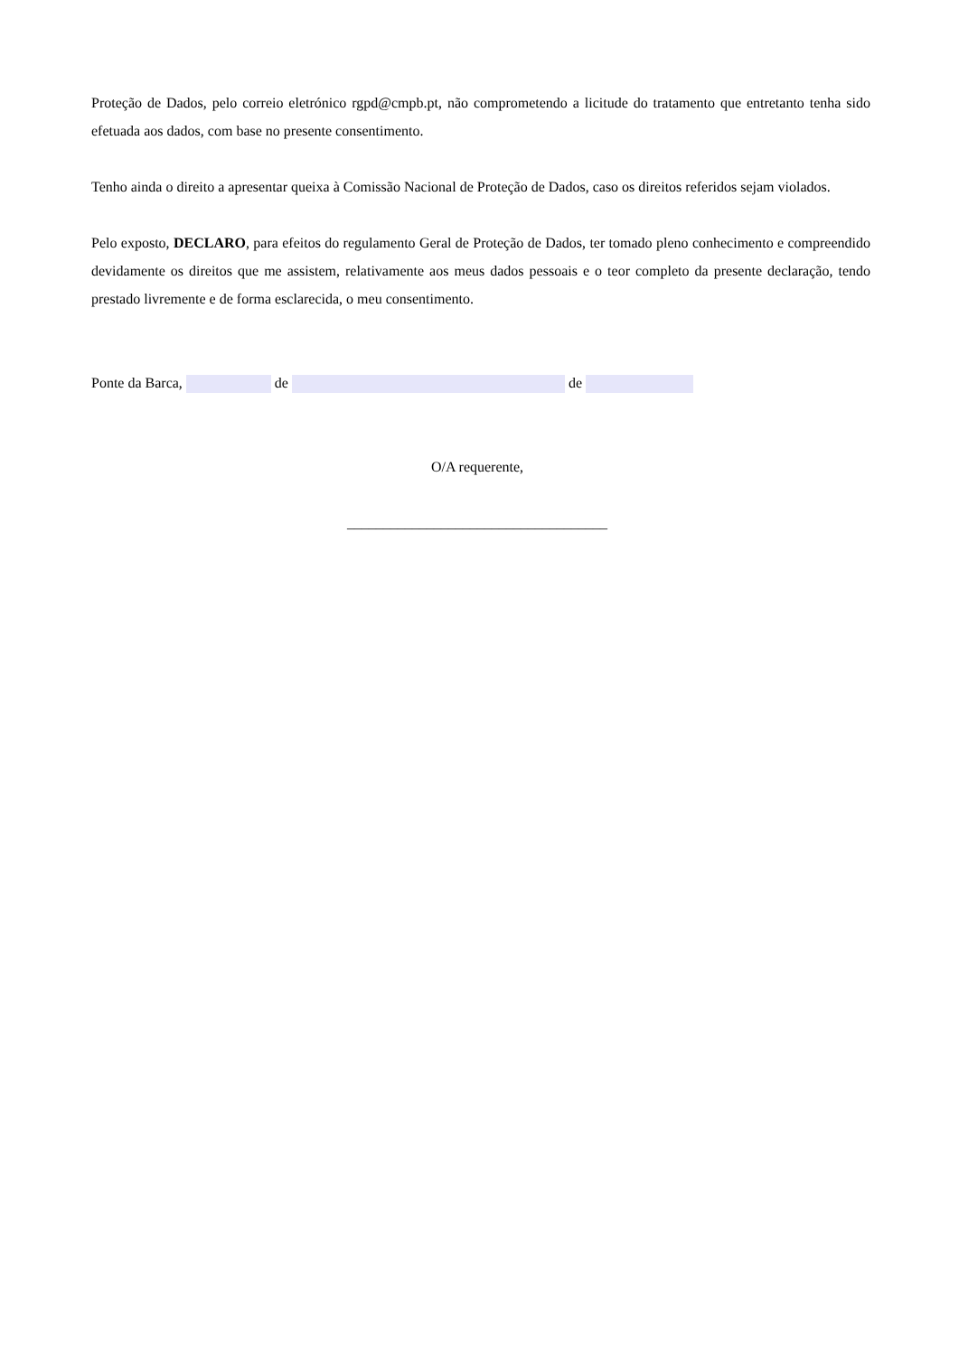Proteção de Dados, pelo correio eletrónico rgpd@cmpb.pt, não comprometendo a licitude do tratamento que entretanto tenha sido efetuada aos dados, com base no presente consentimento.
Tenho ainda o direito a apresentar queixa à Comissão Nacional de Proteção de Dados, caso os direitos referidos sejam violados.
Pelo exposto, DECLARO, para efeitos do regulamento Geral de Proteção de Dados, ter tomado pleno conhecimento e compreendido devidamente os direitos que me assistem, relativamente aos meus dados pessoais e o teor completo da presente declaração, tendo prestado livremente e de forma esclarecida, o meu consentimento.
Ponte da Barca, de de
O/A requerente,
____________________________________